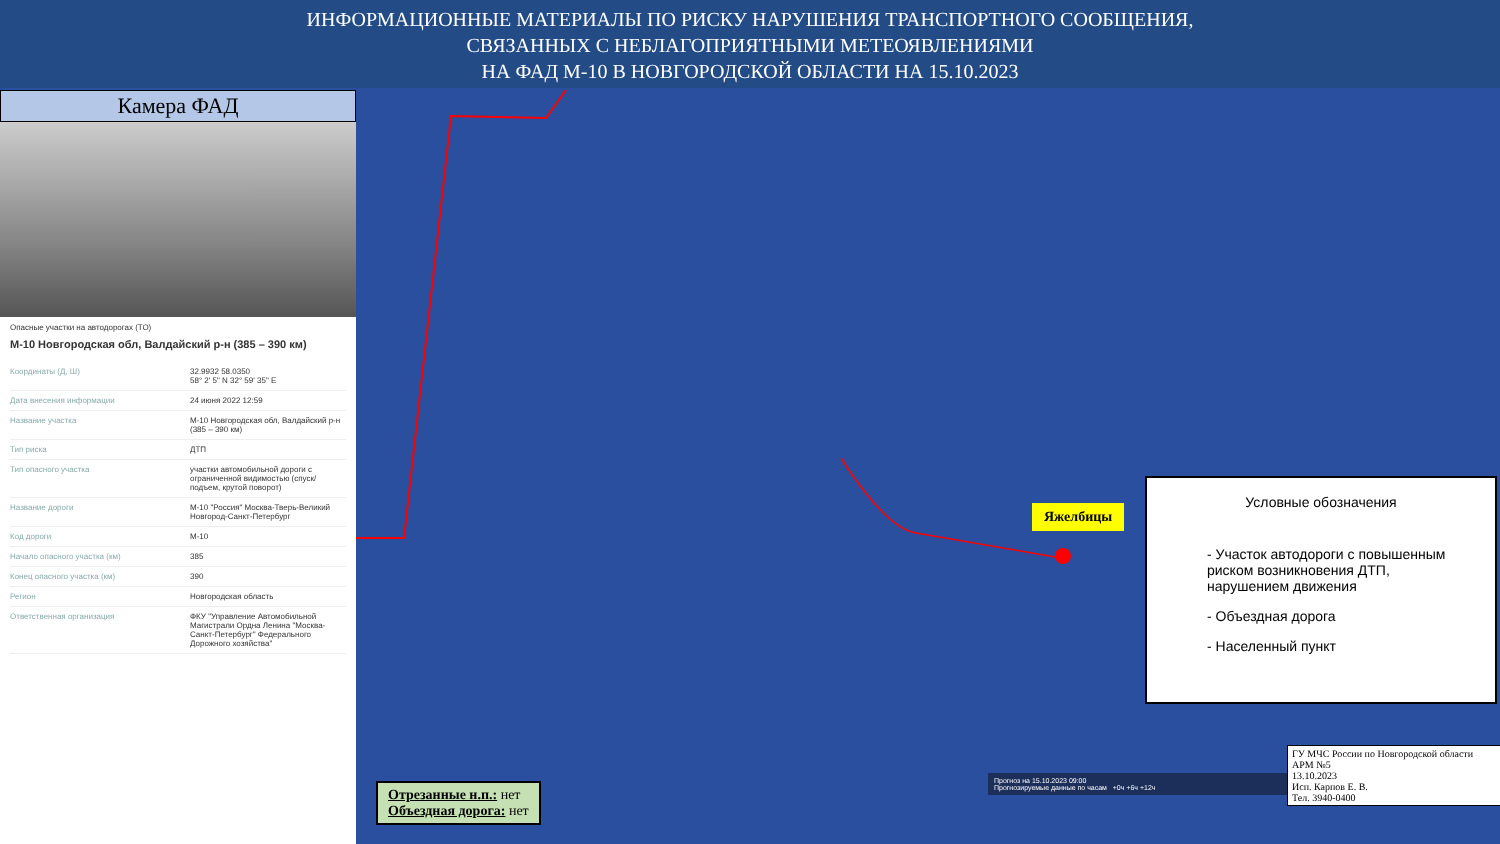ИНФОРМАЦИОННЫЕ МАТЕРИАЛЫ ПО РИСКУ НАРУШЕНИЯ ТРАНСПОРТНОГО СООБЩЕНИЯ,
СВЯЗАННЫХ С НЕБЛАГОПРИЯТНЫМИ МЕТЕОЯВЛЕНИЯМИ
НА ФАД М-10 В НОВГОРОДСКОЙ ОБЛАСТИ НА 15.10.2023
Камера ФАД
Опасные участки на автодорогах (ТО)
М-10 Новгородская обл, Валдайский р-н (385 – 390 км)
| Координаты (Д, Ш) | 32.9932 58.0350 58° 2' 5" N 32° 59' 35" E |
| Дата внесения информации | 24 июня 2022 12:59 |
| Название участка | М-10 Новгородская обл, Валдайский р-н (385 – 390 км) |
| Тип риска | ДТП |
| Тип опасного участка | участки автомобильной дороги с ограниченной видимостью (спуск/подъем, крутой поворот) |
| Название дороги | М-10 "Россия" Москва-Тверь-Великий Новгород-Санкт-Петербург |
| Код дороги | М-10 |
| Начало опасного участка (км) | 385 |
| Конец опасного участка (км) | 390 |
| Регион | Новгородская область |
| Ответственная организация | ФКУ "Управление Автомобильной Магистрали Ордна Ленина "Москва-Санкт-Петербург" Федерального Дорожного хозяйства" |
Яжелбицы
Условные обозначения
- Участок автодороги с повышенным риском возникновения ДТП, нарушением движения
- Объездная дорога
- Населенный пункт
Отрезанные н.п.: нет
Объездная дорога: нет
Прогноз на 15.10.2023 09:00
Прогнозируемые данные по часам +0ч +6ч +12ч
ГУ МЧС России по Новгородской области
АРМ №5
13.10.2023
Исп. Карпов Е. В.
Тел. 3940-0400